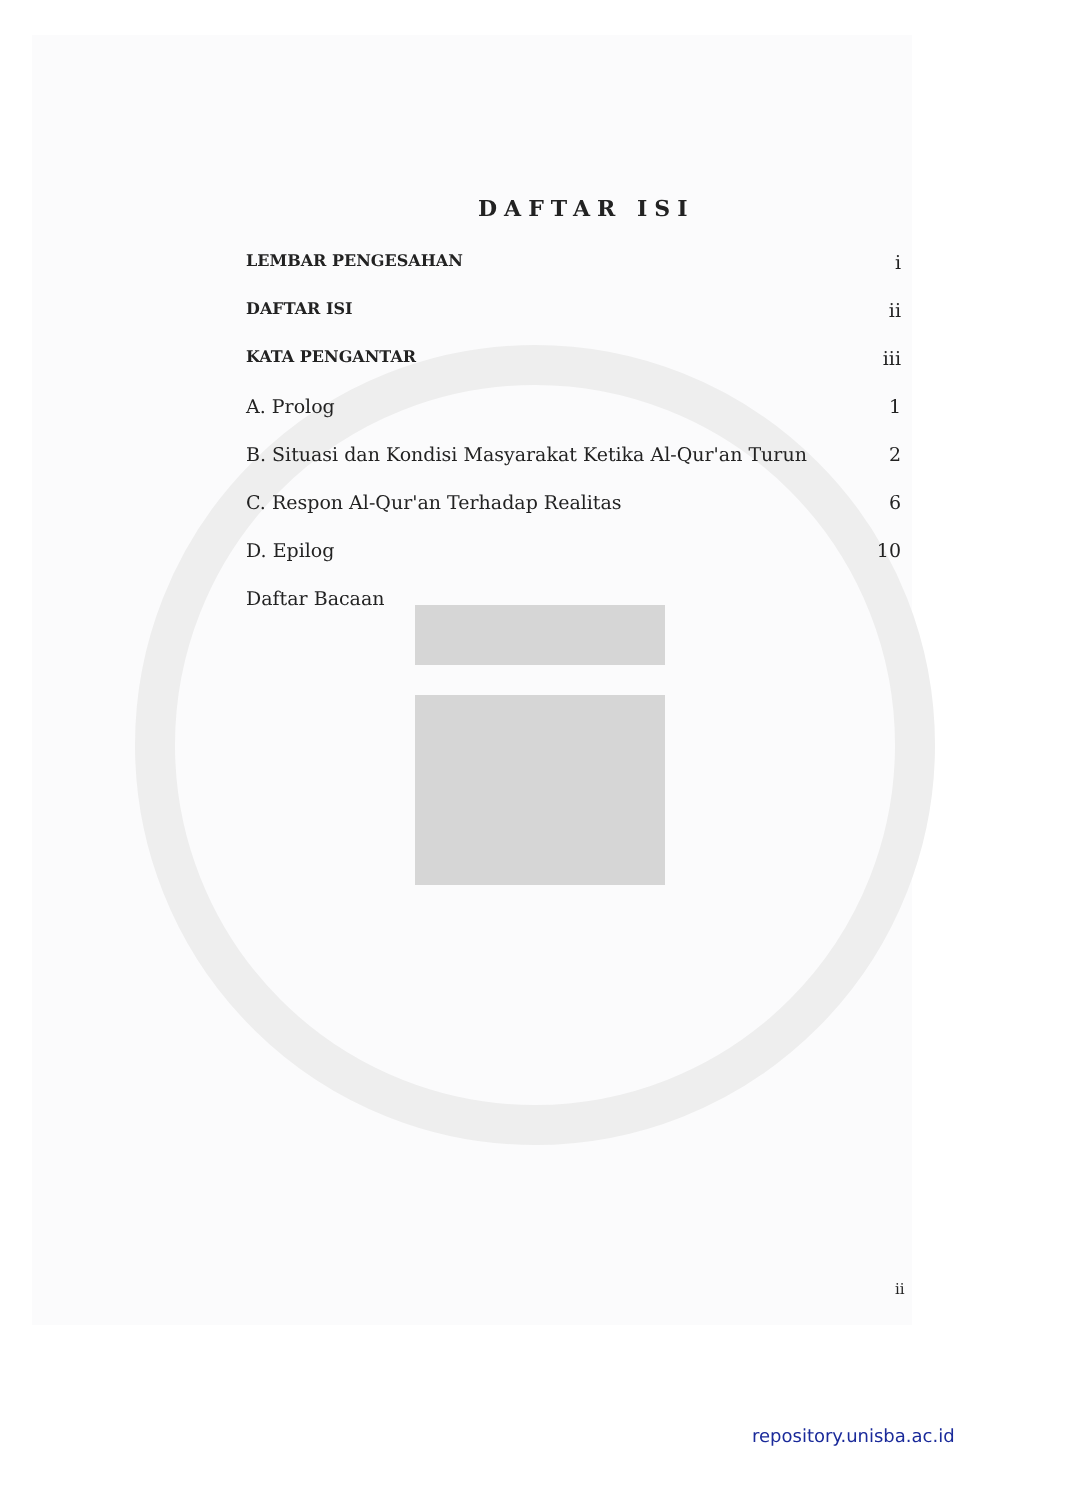DAFTAR ISI
LEMBAR PENGESAHAN i
DAFTAR ISI ii
KATA PENGANTAR iii
A. Prolog 1
B. Situasi dan Kondisi Masyarakat Ketika Al-Qur'an Turun 2
C. Respon Al-Qur'an Terhadap Realitas 6
D. Epilog 10
Daftar Bacaan
ii
repository.unisba.ac.id